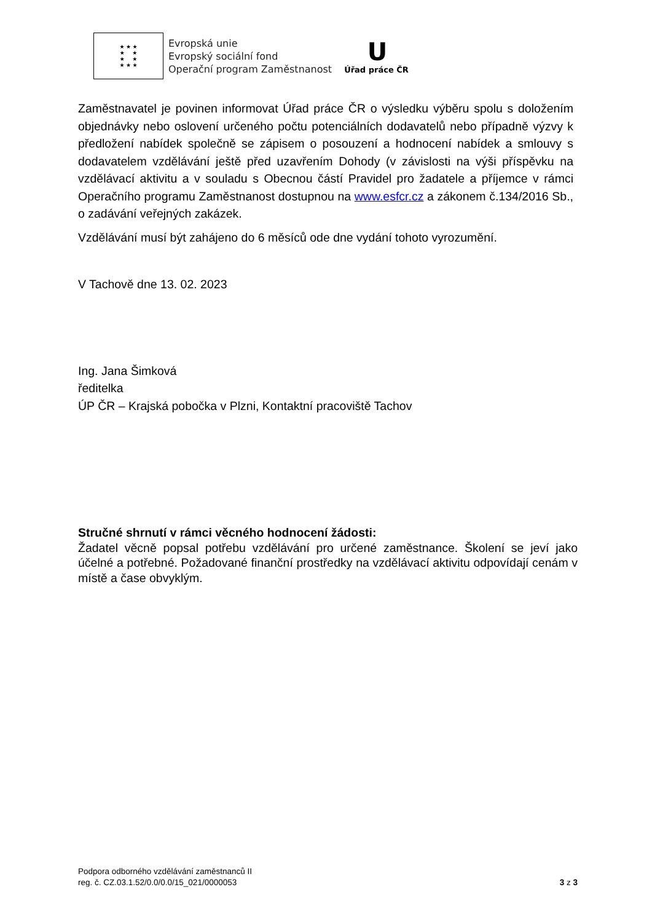★ ★ ★
★ ★
★ ★
★ ★ ★
Evropská unie
Evropský sociální fond
Operační program Zaměstnanost
Ս
Úřad práce ČR
Zaměstnavatel je povinen informovat Úřad práce ČR o výsledku výběru spolu s doložením objednávky nebo oslovení určeného počtu potenciálních dodavatelů nebo případně výzvy k předložení nabídek společně se zápisem o posouzení a hodnocení nabídek a smlouvy s dodavatelem vzdělávání ještě před uzavřením Dohody (v závislosti na výši příspěvku na vzdělávací aktivitu a v souladu s Obecnou částí Pravidel pro žadatele a příjemce v rámci Operačního programu Zaměstnanost dostupnou na www.esfcr.cz a zákonem č.134/2016 Sb., o zadávání veřejných zakázek.
Vzdělávání musí být zahájeno do 6 měsíců ode dne vydání tohoto vyrozumění.
V Tachově dne 13. 02. 2023
Ing. Jana Šimková
ředitelka
ÚP ČR – Krajská pobočka v Plzni, Kontaktní pracoviště Tachov
Stručné shrnutí v rámci věcného hodnocení žádosti:
Žadatel věcně popsal potřebu vzdělávání pro určené zaměstnance. Školení se jeví jako účelné a potřebné. Požadované finanční prostředky na vzdělávací aktivitu odpovídají cenám v místě a čase obvyklým.
Podpora odborného vzdělávání zaměstnanců II
reg. č. CZ.03.1.52/0.0/0.0/15_021/0000053
3 z 3